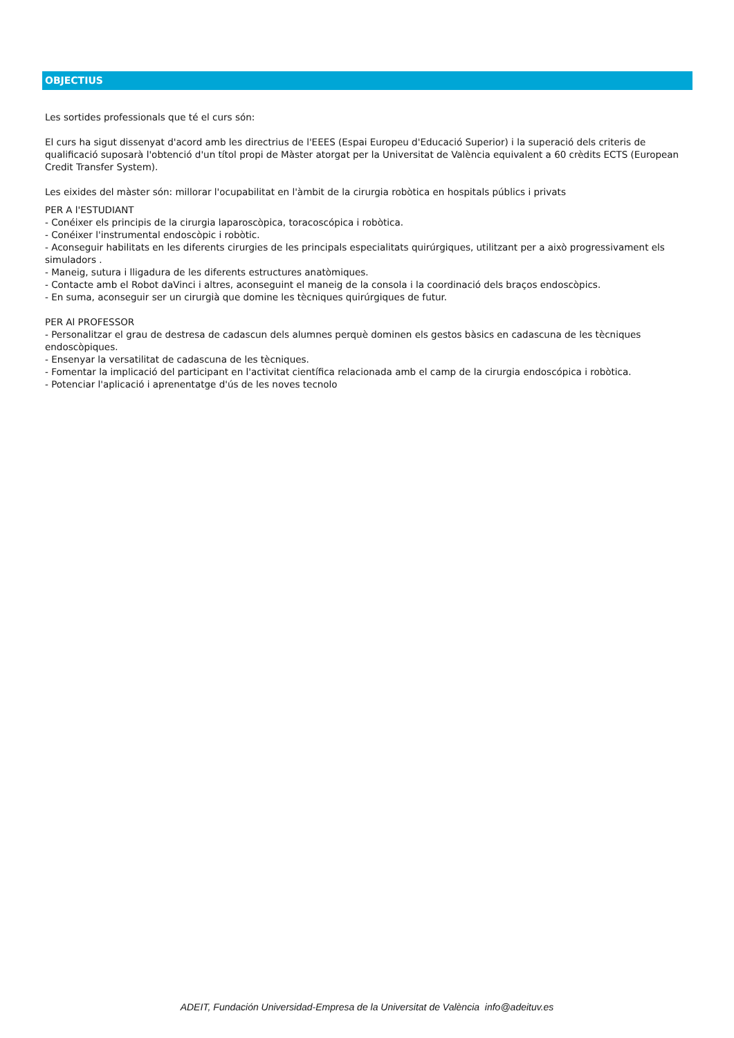OBJECTIUS
Les sortides professionals que té el curs són:
El curs ha sigut dissenyat d'acord amb les directrius de l'EEES (Espai Europeu d'Educació Superior) i la superació dels criteris de qualificació suposarà l'obtenció d'un títol propi de Màster atorgat per la Universitat de València equivalent a 60 crèdits ECTS (European Credit Transfer System).
Les eixides del màster són: millorar l'ocupabilitat en l'àmbit de la cirurgia robòtica en hospitals públics i privats
PER A l'ESTUDIANT
- Conéixer els principis de la cirurgia laparoscòpica, toracoscópica i robòtica.
- Conéixer l'instrumental endoscòpic i robòtic.
- Aconseguir habilitats en les diferents cirurgies de les principals especialitats quirúrgiques, utilitzant per a això progressivament els simuladors .
- Maneig, sutura i lligadura de les diferents estructures anatòmiques.
- Contacte amb el Robot daVinci i altres, aconseguint el maneig de la consola i la coordinació dels braços endoscòpics.
- En suma, aconseguir ser un cirurgià que domine les tècniques quirúrgiques de futur.
PER Al PROFESSOR
- Personalitzar el grau de destresa de cadascun dels alumnes perquè dominen els gestos bàsics en cadascuna de les tècniques endoscòpiques.
- Ensenyar la versatilitat de cadascuna de les tècniques.
- Fomentar la implicació del participant en l'activitat científica relacionada amb el camp de la cirurgia endoscópica i robòtica.
- Potenciar l'aplicació i aprenentatge d'ús de les noves tecnolo
ADEIT, Fundación Universidad-Empresa de la Universitat de València info@adeituv.es